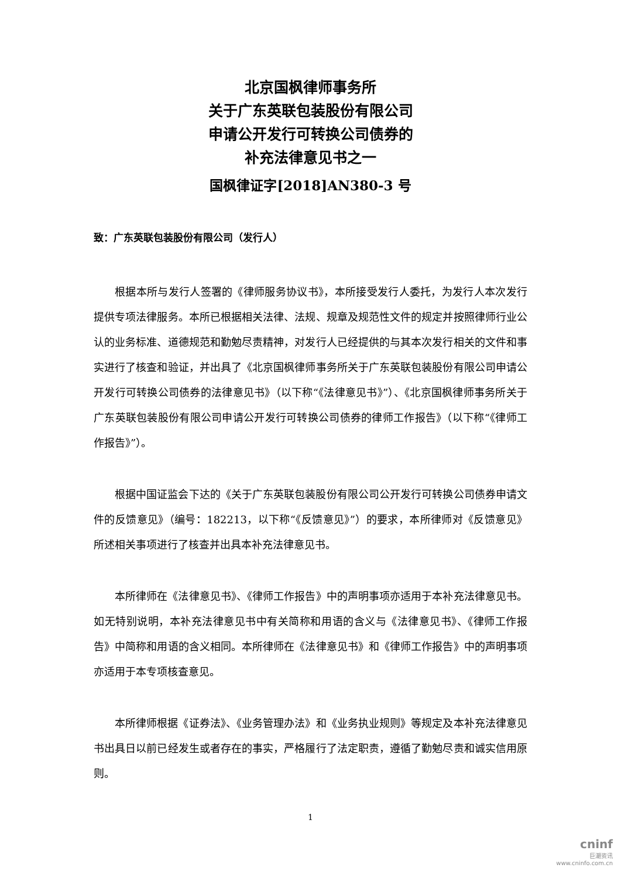北京国枫律师事务所
关于广东英联包装股份有限公司
申请公开发行可转换公司债券的
补充法律意见书之一
国枫律证字[2018]AN380-3 号
致：广东英联包装股份有限公司（发行人）
根据本所与发行人签署的《律师服务协议书》，本所接受发行人委托，为发行人本次发行提供专项法律服务。本所已根据相关法律、法规、规章及规范性文件的规定并按照律师行业公认的业务标准、道德规范和勤勉尽责精神，对发行人已经提供的与其本次发行相关的文件和事实进行了核查和验证，并出具了《北京国枫律师事务所关于广东英联包装股份有限公司申请公开发行可转换公司债券的法律意见书》（以下称“《法律意见书》”）、《北京国枫律师事务所关于广东英联包装股份有限公司申请公开发行可转换公司债券的律师工作报告》（以下称“《律师工作报告》”）。
根据中国证监会下达的《关于广东英联包装股份有限公司公开发行可转换公司债券申请文件的反馈意见》（编号：182213，以下称“《反馈意见》”）的要求，本所律师对《反馈意见》所述相关事项进行了核查并出具本补充法律意见书。
本所律师在《法律意见书》、《律师工作报告》中的声明事项亦适用于本补充法律意见书。如无特别说明，本补充法律意见书中有关简称和用语的含义与《法律意见书》、《律师工作报告》中简称和用语的含义相同。本所律师在《法律意见书》和《律师工作报告》中的声明事项亦适用于本专项核查意见。
本所律师根据《证券法》、《业务管理办法》和《业务执业规则》等规定及本补充法律意见书出具日以前已经发生或者存在的事实，严格履行了法定职责，遵循了勤勉尽责和诚实信用原则。
1
cninf
巨潮资讯
www.cninfo.com.cn